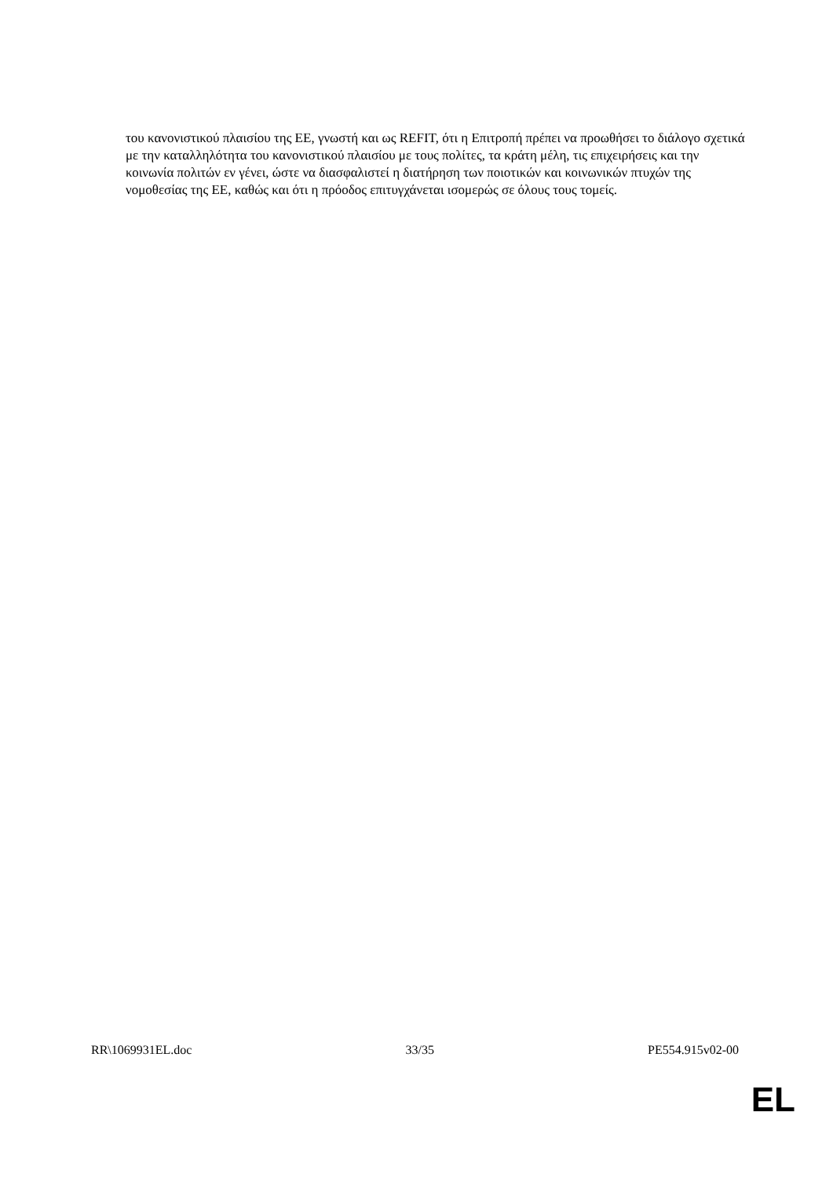του κανονιστικού πλαισίου της ΕΕ, γνωστή και ως REFIT, ότι η Επιτροπή πρέπει να προωθήσει το διάλογο σχετικά με την καταλληλότητα του κανονιστικού πλαισίου με τους πολίτες, τα κράτη μέλη, τις επιχειρήσεις και την κοινωνία πολιτών εν γένει, ώστε να διασφαλιστεί η διατήρηση των ποιοτικών και κοινωνικών πτυχών της νομοθεσίας της ΕΕ, καθώς και ότι η πρόοδος επιτυγχάνεται ισομερώς σε όλους τους τομείς.
RR\1069931EL.doc 33/35 PE554.915v02-00
EL